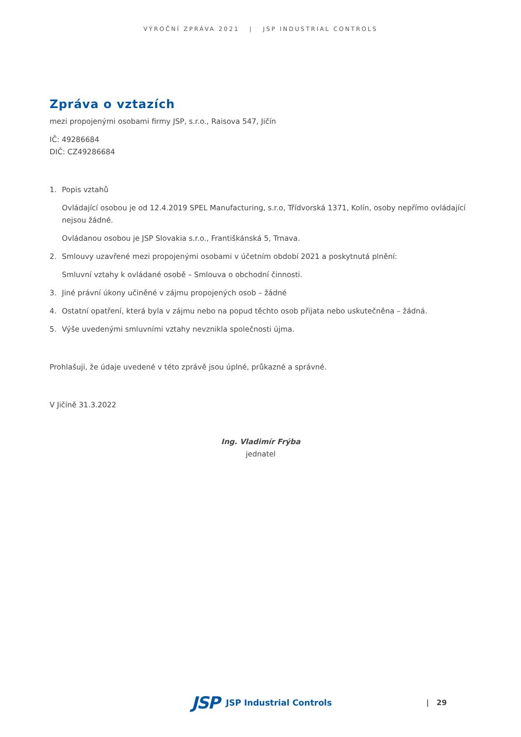VÝROČNÍ ZPRÁVA 2021 | JSP INDUSTRIAL CONTROLS
Zpráva o vztazích
mezi propojenými osobami firmy JSP, s.r.o., Raisova 547, Jičín
IČ: 49286684
DIČ: CZ49286684
1. Popis vztahů
Ovládající osobou je od 12.4.2019 SPEL Manufacturing, s.r.o, Třídvorská 1371, Kolín, osoby nepřímo ovládající nejsou žádné.
Ovládanou osobou je JSP Slovakia s.r.o., Františkánská 5, Trnava.
2. Smlouvy uzavřené mezi propojenými osobami v účetním období 2021 a poskytnutá plnění:
Smluvní vztahy k ovládané osobě – Smlouva o obchodní činnosti.
3. Jiné právní úkony učiněné v zájmu propojených osob – žádné
4. Ostatní opatření, která byla v zájmu nebo na popud těchto osob přijata nebo uskutečněna – žádná.
5. Výše uvedenými smluvními vztahy nevznikla společnosti újma.
Prohlašuji, že údaje uvedené v této zprávě jsou úplné, průkazné a správné.
V Jičíně 31.3.2022
Ing. Vladimír Frýba
jednatel
JSP JSP Industrial Controls | 29